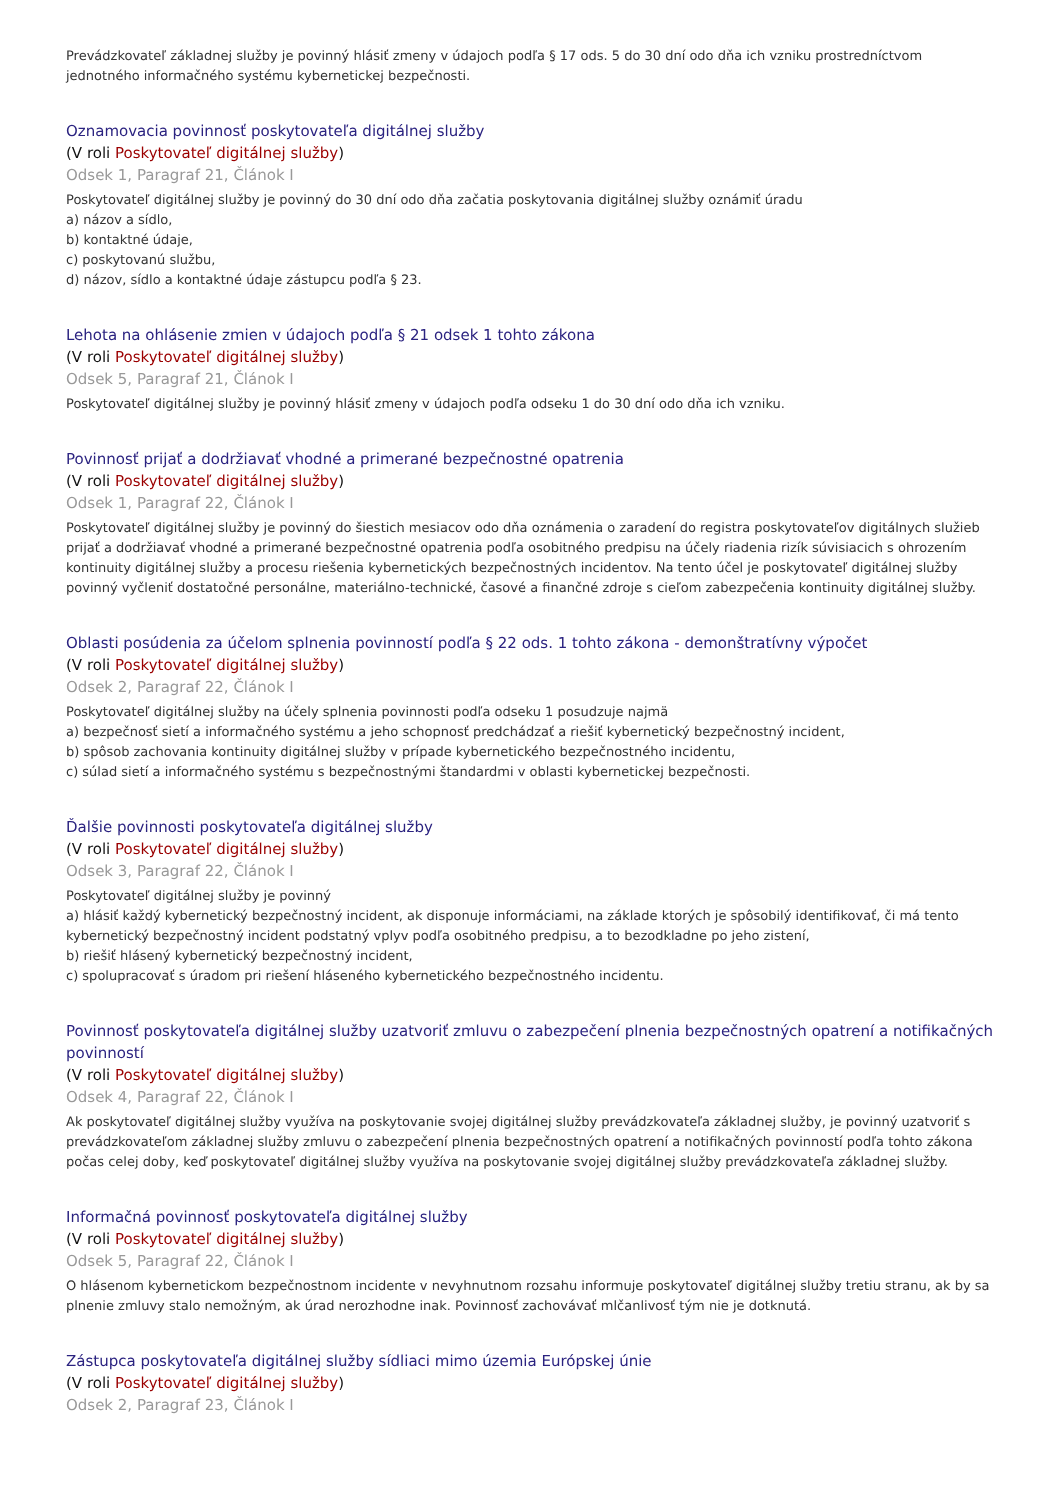Prevádzkovateľ základnej služby je povinný hlásiť zmeny v údajoch podľa § 17 ods. 5 do 30 dní odo dňa ich vzniku prostredníctvom jednotného informačného systému kybernetickej bezpečnosti.
Oznamovacia povinnosť poskytovateľa digitálnej služby
(V roli Poskytovateľ digitálnej služby)
Odsek 1, Paragraf 21, Článok I
Poskytovateľ digitálnej služby je povinný do 30 dní odo dňa začatia poskytovania digitálnej služby oznámiť úradu
a) názov a sídlo,
b) kontaktné údaje,
c) poskytovanú službu,
d) názov, sídlo a kontaktné údaje zástupcu podľa § 23.
Lehota na ohlásenie zmien v údajoch podľa § 21 odsek 1 tohto zákona
(V roli Poskytovateľ digitálnej služby)
Odsek 5, Paragraf 21, Článok I
Poskytovateľ digitálnej služby je povinný hlásiť zmeny v údajoch podľa odseku 1 do 30 dní odo dňa ich vzniku.
Povinnosť prijať a dodržiavať vhodné a primerané bezpečnostné opatrenia
(V roli Poskytovateľ digitálnej služby)
Odsek 1, Paragraf 22, Článok I
Poskytovateľ digitálnej služby je povinný do šiestich mesiacov odo dňa oznámenia o zaradení do registra poskytovateľov digitálnych služieb prijať a dodržiavať vhodné a primerané bezpečnostné opatrenia podľa osobitného predpisu na účely riadenia rizík súvisiacich s ohrozením kontinuity digitálnej služby a procesu riešenia kybernetických bezpečnostných incidentov. Na tento účel je poskytovateľ digitálnej služby povinný vyčleniť dostatočné personálne, materiálno-technické, časové a finančné zdroje s cieľom zabezpečenia kontinuity digitálnej služby.
Oblasti posúdenia za účelom splnenia povinností podľa § 22 ods. 1 tohto zákona - demonštratívny výpočet
(V roli Poskytovateľ digitálnej služby)
Odsek 2, Paragraf 22, Článok I
Poskytovateľ digitálnej služby na účely splnenia povinnosti podľa odseku 1 posudzuje najmä
a) bezpečnosť sietí a informačného systému a jeho schopnosť predchádzať a riešiť kybernetický bezpečnostný incident,
b) spôsob zachovania kontinuity digitálnej služby v prípade kybernetického bezpečnostného incidentu,
c) súlad sietí a informačného systému s bezpečnostnými štandardmi v oblasti kybernetickej bezpečnosti.
Ďalšie povinnosti poskytovateľa digitálnej služby
(V roli Poskytovateľ digitálnej služby)
Odsek 3, Paragraf 22, Článok I
Poskytovateľ digitálnej služby je povinný
a) hlásiť každý kybernetický bezpečnostný incident, ak disponuje informáciami, na základe ktorých je spôsobilý identifikovať, či má tento kybernetický bezpečnostný incident podstatný vplyv podľa osobitného predpisu, a to bezodkladne po jeho zistení,
b) riešiť hlásený kybernetický bezpečnostný incident,
c) spolupracovať s úradom pri riešení hláseného kybernetického bezpečnostného incidentu.
Povinnosť poskytovateľa digitálnej služby uzatvoriť zmluvu o zabezpečení plnenia bezpečnostných opatrení a notifikačných povinností
(V roli Poskytovateľ digitálnej služby)
Odsek 4, Paragraf 22, Článok I
Ak poskytovateľ digitálnej služby využíva na poskytovanie svojej digitálnej služby prevádzkovateľa základnej služby, je povinný uzatvoriť s prevádzkovateľom základnej služby zmluvu o zabezpečení plnenia bezpečnostných opatrení a notifikačných povinností podľa tohto zákona počas celej doby, keď poskytovateľ digitálnej služby využíva na poskytovanie svojej digitálnej služby prevádzkovateľa základnej služby.
Informačná povinnosť poskytovateľa digitálnej služby
(V roli Poskytovateľ digitálnej služby)
Odsek 5, Paragraf 22, Článok I
O hlásenom kybernetickom bezpečnostnom incidente v nevyhnutnom rozsahu informuje poskytovateľ digitálnej služby tretiu stranu, ak by sa plnenie zmluvy stalo nemožným, ak úrad nerozhodne inak. Povinnosť zachovávať mlčanlivosť tým nie je dotknutá.
Zástupca poskytovateľa digitálnej služby sídliaci mimo územia Európskej únie
(V roli Poskytovateľ digitálnej služby)
Odsek 2, Paragraf 23, Článok I